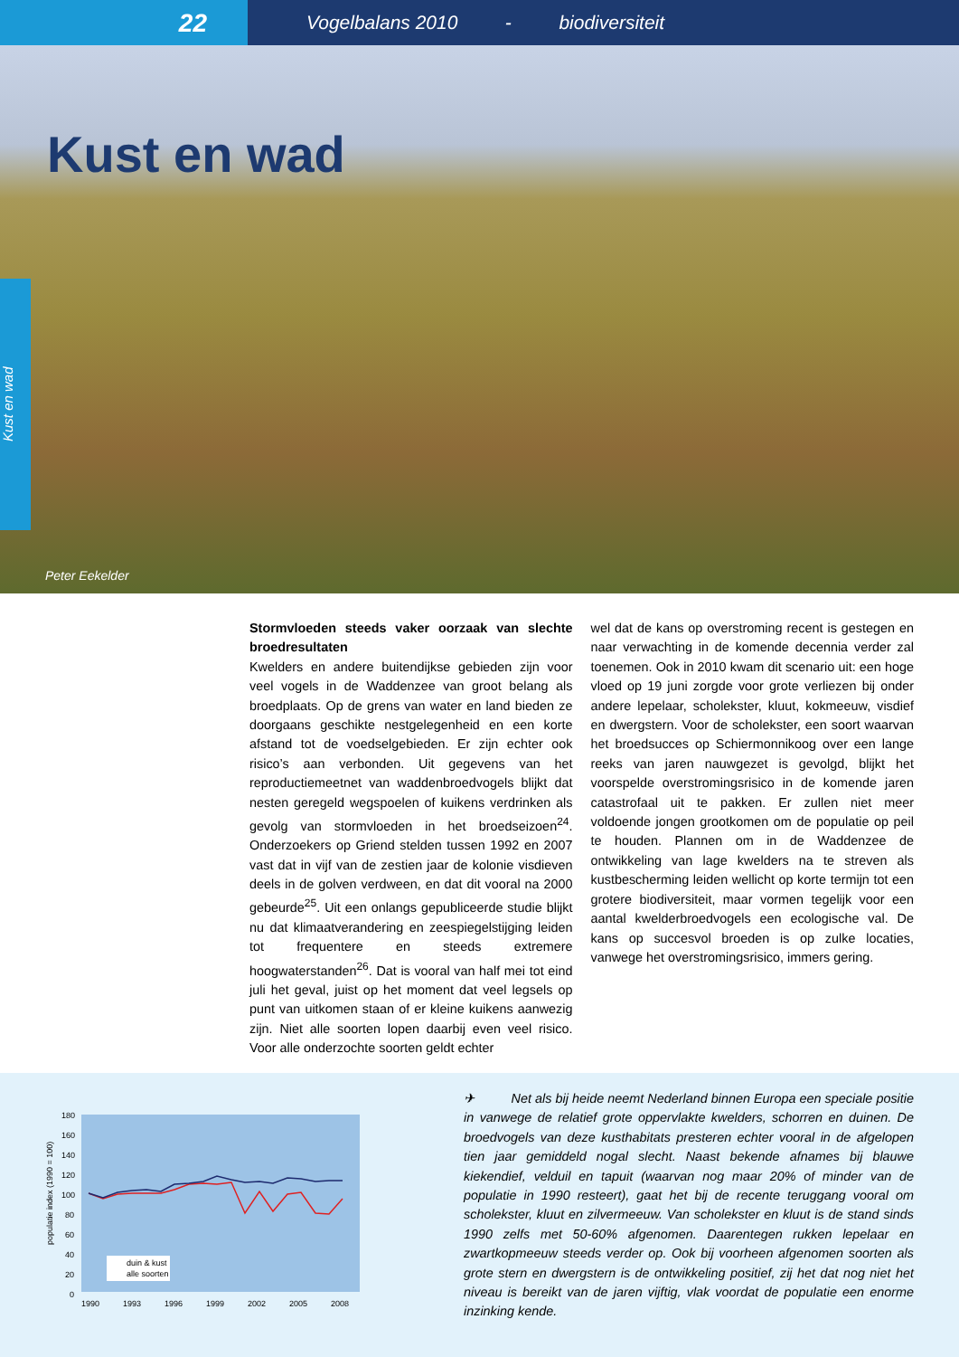22
Vogelbalans 2010 - biodiversiteit
Kust en wad
Peter Eekelder
Kust en wad
Stormvloeden steeds vaker oorzaak van slechte broedresultaten
Kwelders en andere buitendijkse gebieden zijn voor veel vogels in de Waddenzee van groot belang als broedplaats. Op de grens van water en land bieden ze doorgaans geschikte nestgelegenheid en een korte afstand tot de voedselgebieden. Er zijn echter ook risico’s aan verbonden. Uit gegevens van het reproductiemeetnet van waddenbroedvogels blijkt dat nesten geregeld wegspoelen of kuikens verdrinken als gevolg van stormvloeden in het broedseizoen<sup>24</sup>. Onderzoekers op Griend stelden tussen 1992 en 2007 vast dat in vijf van de zestien jaar de kolonie visdieven deels in de golven verdween, en dat dit vooral na 2000 gebeurde<sup>25</sup>. Uit een onlangs gepubliceerde studie blijkt nu dat klimaatverandering en zeespiegelstijging leiden tot frequentere en steeds extremere hoogwaterstanden<sup>26</sup>. Dat is vooral van half mei tot eind juli het geval, juist op het moment dat veel legsels op punt van uitkomen staan of er kleine kuikens aanwezig zijn. Niet alle soorten lopen daarbij even veel risico. Voor alle onderzochte soorten geldt echter
wel dat de kans op overstroming recent is gestegen en naar verwachting in de komende decennia verder zal toenemen. Ook in 2010 kwam dit scenario uit: een hoge vloed op 19 juni zorgde voor grote verliezen bij onder andere lepelaar, scholekster, kluut, kokmeeuw, visdief en dwergstern. Voor de scholekster, een soort waarvan het broedsucces op Schiermonnikoog over een lange reeks van jaren nauwgezet is gevolgd, blijkt het voorspelde overstromingsrisico in de komende jaren catastrofaal uit te pakken. Er zullen niet meer voldoende jongen grootkomen om de populatie op peil te houden. Plannen om in de Waddenzee de ontwikkeling van lage kwelders na te streven als kustbescherming leiden wellicht op korte termijn tot een grotere biodiversiteit, maar vormen tegelijk voor een aantal kwelderbroedvogels een ecologische val. De kans op succesvol broeden is op zulke locaties, vanwege het overstromingsrisico, immers gering.
populatie index (1990 = 100)
180
160
140
120
100
80
60
40
20
0
duin & kust
alle soorten
1990
1993
1996
1999
2002
2005
2008
✈ Net als bij heide neemt Nederland binnen Europa een speciale positie in vanwege de relatief grote oppervlakte kwelders, schorren en duinen. De broedvogels van deze kusthabitats presteren echter vooral in de afgelopen tien jaar gemiddeld nogal slecht. Naast bekende afnames bij blauwe kiekendief, velduil en tapuit (waarvan nog maar 20% of minder van de populatie in 1990 resteert), gaat het bij de recente teruggang vooral om scholekster, kluut en zilvermeeuw. Van scholekster en kluut is de stand sinds 1990 zelfs met 50-60% afgenomen. Daarentegen rukken lepelaar en zwartkopmeeuw steeds verder op. Ook bij voorheen afgenomen soorten als grote stern en dwergstern is de ontwikkeling positief, zij het dat nog niet het niveau is bereikt van de jaren vijftig, vlak voordat de populatie een enorme inzinking kende.